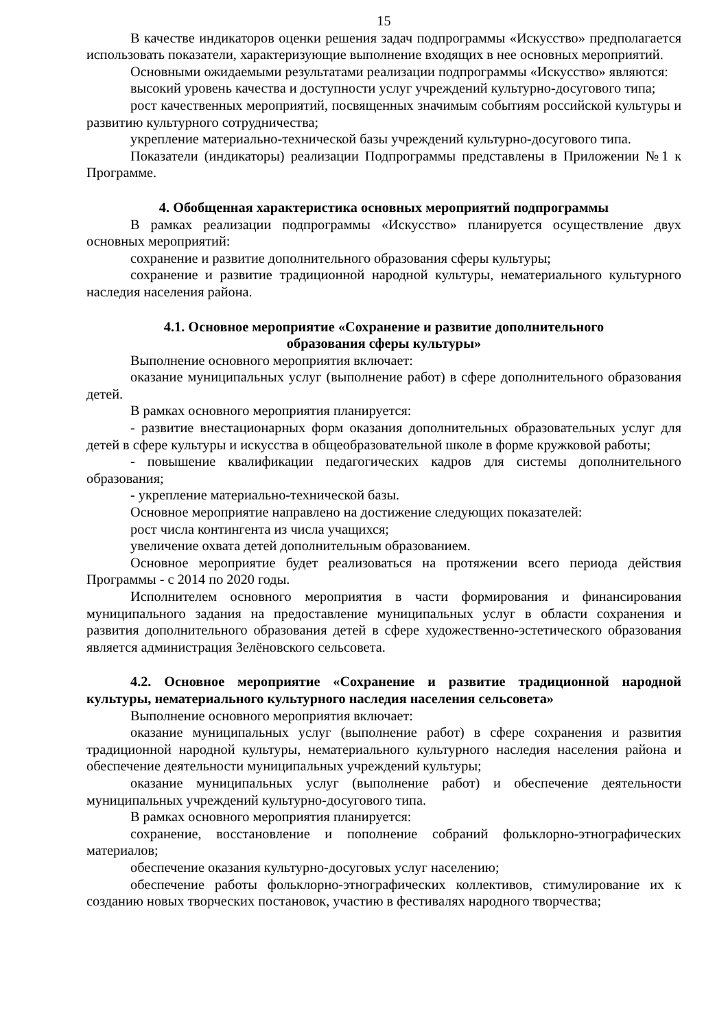15
В качестве индикаторов оценки решения задач подпрограммы «Искусство» предполагается использовать показатели, характеризующие выполнение входящих в нее основных мероприятий.
Основными ожидаемыми результатами реализации подпрограммы «Искусство» являются:
высокий уровень качества и доступности услуг учреждений культурно-досугового типа;
рост качественных мероприятий, посвященных значимым событиям российской культуры и развитию культурного сотрудничества;
укрепление материально-технической базы учреждений культурно-досугового типа.
Показатели (индикаторы) реализации Подпрограммы представлены в Приложении №1 к Программе.
4. Обобщенная характеристика основных мероприятий подпрограммы
В рамках реализации подпрограммы «Искусство» планируется осуществление двух основных мероприятий:
сохранение и развитие дополнительного образования сферы культуры;
сохранение и развитие традиционной народной культуры, нематериального культурного наследия населения района.
4.1. Основное мероприятие «Сохранение и развитие дополнительного
образования сферы культуры»
Выполнение основного мероприятия включает:
оказание муниципальных услуг (выполнение работ) в сфере дополнительного образования детей.
В рамках основного мероприятия планируется:
- развитие внестационарных форм оказания дополнительных образовательных услуг для детей в сфере культуры и искусства в общеобразовательной школе в форме кружковой работы;
- повышение квалификации педагогических кадров для системы дополнительного образования;
- укрепление материально-технической базы.
Основное мероприятие направлено на достижение следующих показателей:
рост числа контингента из числа учащихся;
увеличение охвата детей дополнительным образованием.
Основное мероприятие будет реализоваться на протяжении всего периода действия Программы - с 2014 по 2020 годы.
Исполнителем основного мероприятия в части формирования и финансирования муниципального задания на предоставление муниципальных услуг в области сохранения и развития дополнительного образования детей в сфере художественно-эстетического образования является администрация Зелёновского сельсовета.
4.2. Основное мероприятие «Сохранение и развитие традиционной народной культуры, нематериального культурного наследия населения сельсовета»
Выполнение основного мероприятия включает:
оказание муниципальных услуг (выполнение работ) в сфере сохранения и развития традиционной народной культуры, нематериального культурного наследия населения района и обеспечение деятельности муниципальных учреждений культуры;
оказание муниципальных услуг (выполнение работ) и обеспечение деятельности муниципальных учреждений культурно-досугового типа.
В рамках основного мероприятия планируется:
сохранение, восстановление и пополнение собраний фольклорно-этнографических материалов;
обеспечение оказания культурно-досуговых услуг населению;
обеспечение работы фольклорно-этнографических коллективов, стимулирование их к созданию новых творческих постановок, участию в фестивалях народного творчества;